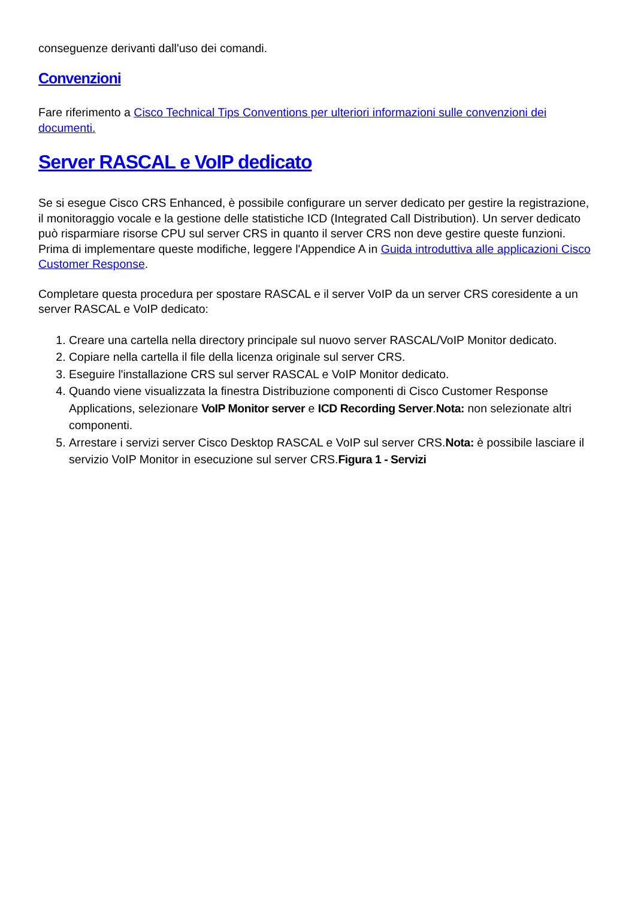conseguenze derivanti dall'uso dei comandi.
Convenzioni
Fare riferimento a Cisco Technical Tips Conventions per ulteriori informazioni sulle convenzioni dei documenti.
Server RASCAL e VoIP dedicato
Se si esegue Cisco CRS Enhanced, è possibile configurare un server dedicato per gestire la registrazione, il monitoraggio vocale e la gestione delle statistiche ICD (Integrated Call Distribution). Un server dedicato può risparmiare risorse CPU sul server CRS in quanto il server CRS non deve gestire queste funzioni. Prima di implementare queste modifiche, leggere l'Appendice A in Guida introduttiva alle applicazioni Cisco Customer Response.
Completare questa procedura per spostare RASCAL e il server VoIP da un server CRS coresidente a un server RASCAL e VoIP dedicato:
1. Creare una cartella nella directory principale sul nuovo server RASCAL/VoIP Monitor dedicato.
2. Copiare nella cartella il file della licenza originale sul server CRS.
3. Eseguire l'installazione CRS sul server RASCAL e VoIP Monitor dedicato.
4. Quando viene visualizzata la finestra Distribuzione componenti di Cisco Customer Response Applications, selezionare VoIP Monitor server e ICD Recording Server.Nota: non selezionate altri componenti.
5. Arrestare i servizi server Cisco Desktop RASCAL e VoIP sul server CRS.Nota: è possibile lasciare il servizio VoIP Monitor in esecuzione sul server CRS.Figura 1 - Servizi